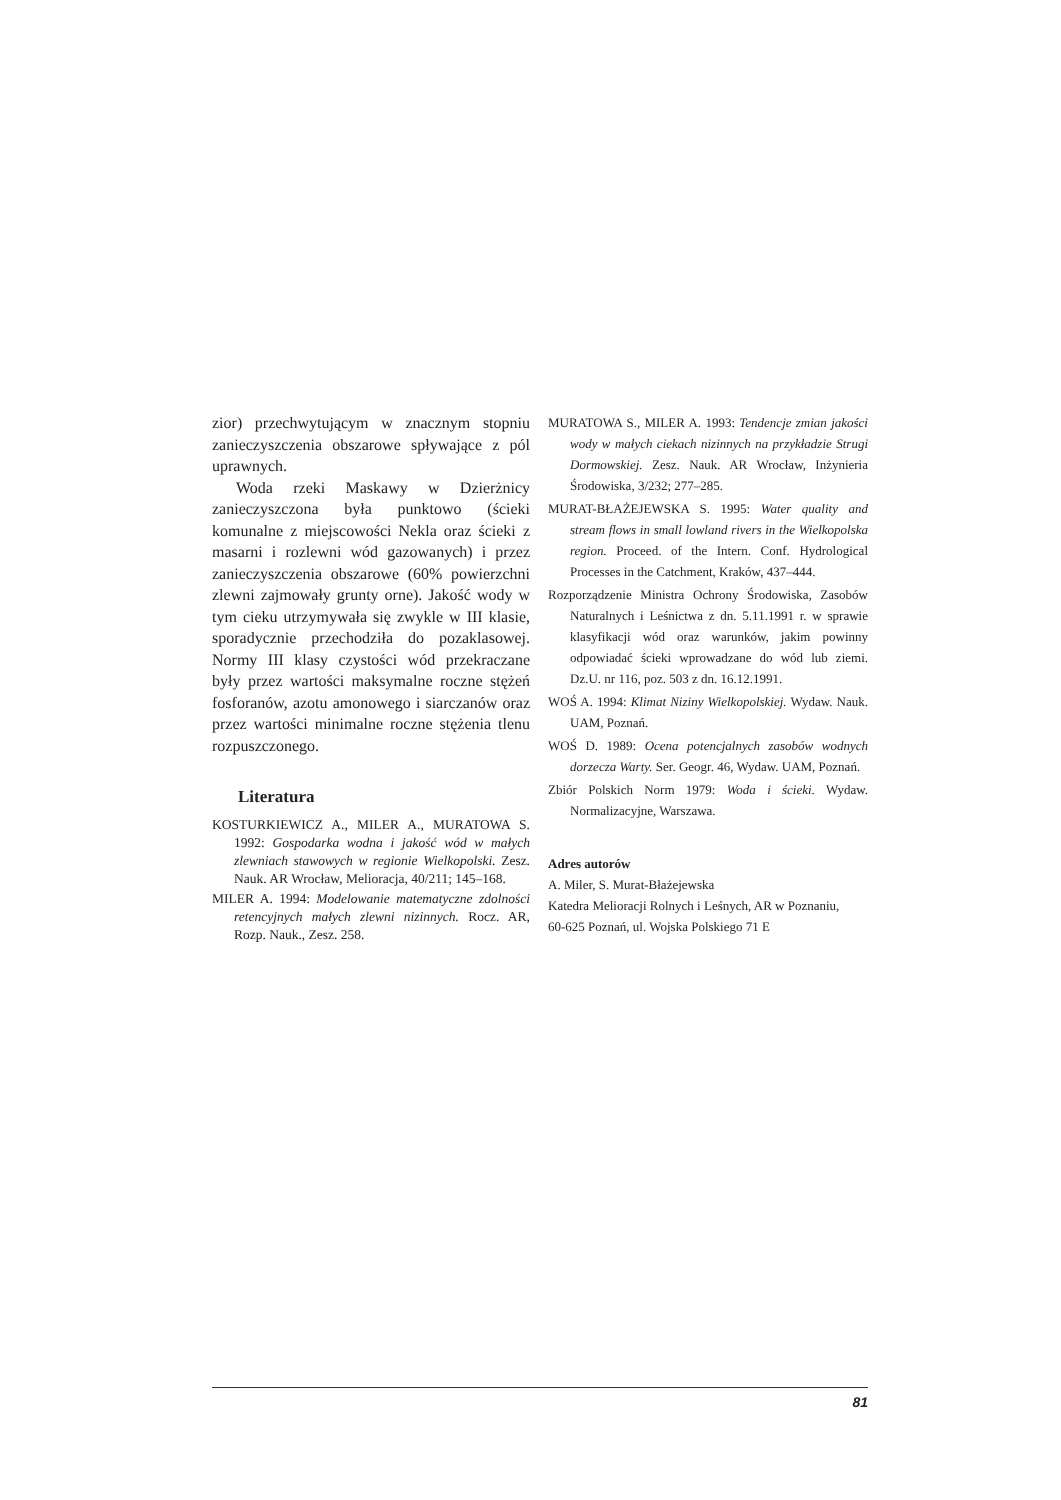zior) przechwytującym w znacznym stopniu zanieczyszczenia obszarowe spływające z pól uprawnych.
Woda rzeki Maskawy w Dzierżnicy zanieczyszczona była punktowo (ścieki komunalne z miejscowości Nekla oraz ścieki z masarni i rozlewni wód gazowanych) i przez zanieczyszczenia obszarowe (60% powierzchni zlewni zajmowały grunty orne). Jakość wody w tym cieku utrzymywała się zwykle w III klasie, sporadycznie przechodziła do pozaklasowej. Normy III klasy czystości wód przekraczane były przez wartości maksymalne roczne stężeń fosforanów, azotu amonowego i siarczanów oraz przez wartości minimalne roczne stężenia tlenu rozpuszczonego.
Literatura
KOSTURKIEWICZ A., MILER A., MURATOWA S. 1992: Gospodarka wodna i jakość wód w małych zlewniach stawowych w regionie Wielkopolski. Zesz. Nauk. AR Wrocław, Melioracja, 40/211; 145–168.
MILER A. 1994: Modelowanie matematyczne zdolności retencyjnych małych zlewni nizinnych. Rocz. AR, Rozp. Nauk., Zesz. 258.
MURATOWA S., MILER A. 1993: Tendencje zmian jakości wody w małych ciekach nizinnych na przykładzie Strugi Dormowskiej. Zesz. Nauk. AR Wrocław, Inżynieria Środowiska, 3/232; 277–285.
MURAT-BŁAŻEJEWSKA S. 1995: Water quality and stream flows in small lowland rivers in the Wielkopolska region. Proceed. of the Intern. Conf. Hydrological Processes in the Catchment, Kraków, 437–444.
Rozporządzenie Ministra Ochrony Środowiska, Zasobów Naturalnych i Leśnictwa z dn. 5.11.1991 r. w sprawie klasyfikacji wód oraz warunków, jakim powinny odpowiadać ścieki wprowadzane do wód lub ziemi. Dz.U. nr 116, poz. 503 z dn. 16.12.1991.
WOŚ A. 1994: Klimat Niziny Wielkopolskiej. Wydaw. Nauk. UAM, Poznań.
WOŚ D. 1989: Ocena potencjalnych zasobów wodnych dorzecza Warty. Ser. Geogr. 46, Wydaw. UAM, Poznań.
Zbiór Polskich Norm 1979: Woda i ścieki. Wydaw. Normalizacyjne, Warszawa.
Adres autorów
A. Miler, S. Murat-Błażejewska
Katedra Melioracji Rolnych i Leśnych, AR w Poznaniu,
60-625 Poznań, ul. Wojska Polskiego 71 E
81